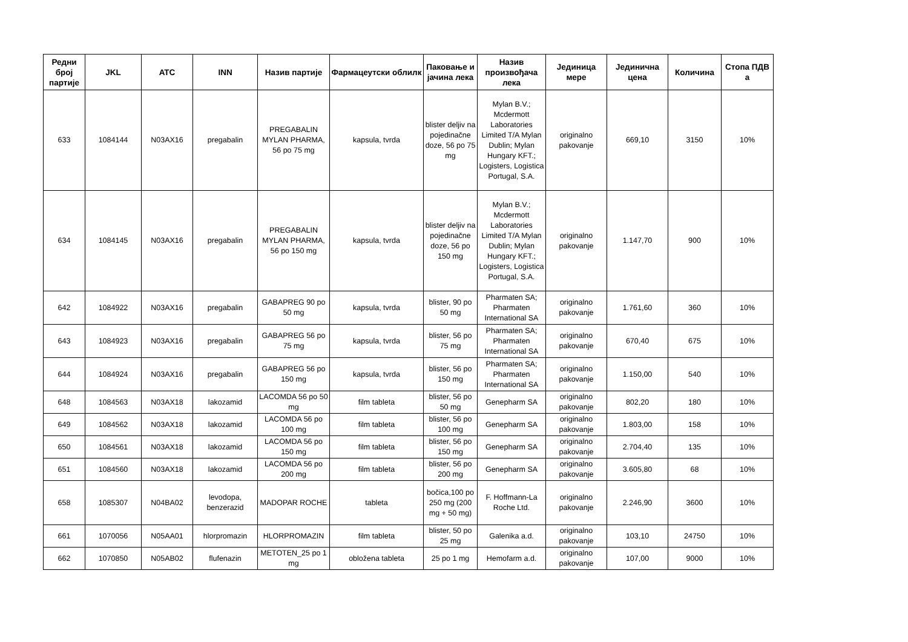| Редни број партије | JKL | ATC | INN | Назив партије | Фармацеутски облилк | Паковање и јачина лека | Назив произвођача лека | Јединица мере | Јединична цена | Количина | Стопа ПДВ а |
| --- | --- | --- | --- | --- | --- | --- | --- | --- | --- | --- | --- |
| 633 | 1084144 | N03AX16 | pregabalin | PREGABALIN MYLAN PHARMA, 56 po 75 mg | kapsula, tvrda | blister deljiv na pojedinačne doze, 56 po 75 mg | Mylan B.V.; Mcdermott Laboratories Limited T/A Mylan Dublin; Mylan Hungary KFT.; Logisters, Logistica Portugal, S.A. | originalno pakovanje | 669,10 | 3150 | 10% |
| 634 | 1084145 | N03AX16 | pregabalin | PREGABALIN MYLAN PHARMA, 56 po 150 mg | kapsula, tvrda | blister deljiv na pojedinačne doze, 56 po 150 mg | Mylan B.V.; Mcdermott Laboratories Limited T/A Mylan Dublin; Mylan Hungary KFT.; Logisters, Logistica Portugal, S.A. | originalno pakovanje | 1.147,70 | 900 | 10% |
| 642 | 1084922 | N03AX16 | pregabalin | GABAPREG 90 po 50 mg | kapsula, tvrda | blister, 90 po 50 mg | Pharmaten SA; Pharmaten International SA | originalno pakovanje | 1.761,60 | 360 | 10% |
| 643 | 1084923 | N03AX16 | pregabalin | GABAPREG 56 po 75 mg | kapsula, tvrda | blister, 56 po 75 mg | Pharmaten SA; Pharmaten International SA | originalno pakovanje | 670,40 | 675 | 10% |
| 644 | 1084924 | N03AX16 | pregabalin | GABAPREG 56 po 150 mg | kapsula, tvrda | blister, 56 po 150 mg | Pharmaten SA; Pharmaten International SA | originalno pakovanje | 1.150,00 | 540 | 10% |
| 648 | 1084563 | N03AX18 | lakozamid | LACOMDA 56 po 50 mg | film tableta | blister, 56 po 50 mg | Genepharm SA | originalno pakovanje | 802,20 | 180 | 10% |
| 649 | 1084562 | N03AX18 | lakozamid | LACOMDA 56 po 100 mg | film tableta | blister, 56 po 100 mg | Genepharm SA | originalno pakovanje | 1.803,00 | 158 | 10% |
| 650 | 1084561 | N03AX18 | lakozamid | LACOMDA 56 po 150 mg | film tableta | blister, 56 po 150 mg | Genepharm SA | originalno pakovanje | 2.704,40 | 135 | 10% |
| 651 | 1084560 | N03AX18 | lakozamid | LACOMDA 56 po 200 mg | film tableta | blister, 56 po 200 mg | Genepharm SA | originalno pakovanje | 3.605,80 | 68 | 10% |
| 658 | 1085307 | N04BA02 | levodopa, benzerazid | MADOPAR ROCHE | tableta | bočica,100 po 250 mg (200 mg + 50 mg) | F. Hoffmann-La Roche Ltd. | originalno pakovanje | 2.246,90 | 3600 | 10% |
| 661 | 1070056 | N05AA01 | hlorpromazin | HLORPROMAZIN | film tableta | blister, 50 po 25 mg | Galenika a.d. | originalno pakovanje | 103,10 | 24750 | 10% |
| 662 | 1070850 | N05AB02 | flufenazin | METOTEN_25 po 1 mg | obložena tableta | 25 po 1 mg | Hemofarm a.d. | originalno pakovanje | 107,00 | 9000 | 10% |